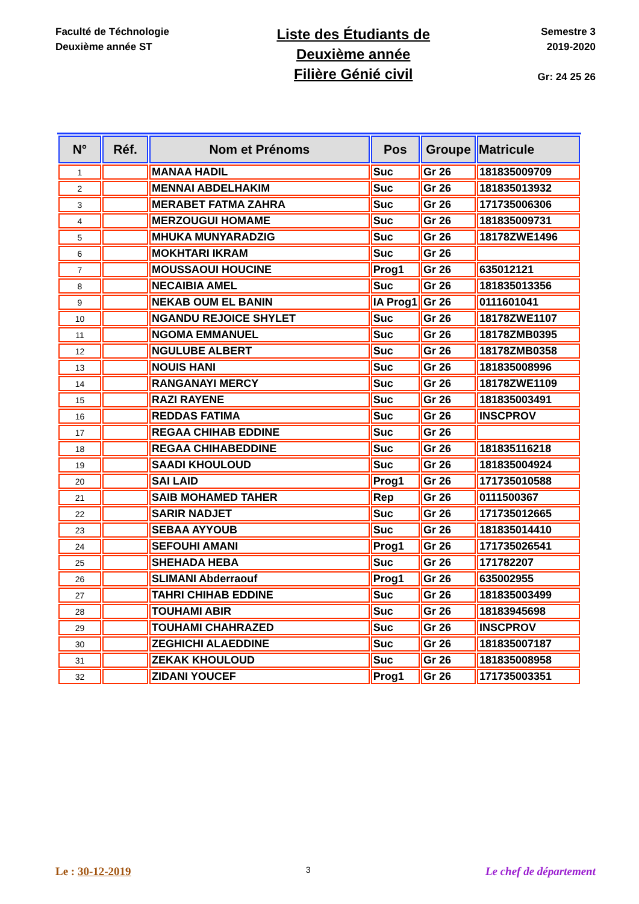Faculté de Téchnologie
Deuxième année ST
Liste des Étudiants de
Deuxième année
Filière Génié civil
Semestre 3
2019-2020
Gr: 24 25 26
| N° | Réf. | Nom et Prénoms | Pos | Groupe | Matricule |
| --- | --- | --- | --- | --- | --- |
| 1 | | MANAA HADIL | Suc | Gr 26 | 181835009709 |
| 2 | | MENNAI ABDELHAKIM | Suc | Gr 26 | 181835013932 |
| 3 | | MERABET FATMA ZAHRA | Suc | Gr 26 | 171735006306 |
| 4 | | MERZOUGUI HOMAME | Suc | Gr 26 | 181835009731 |
| 5 | | MHUKA MUNYARADZIG | Suc | Gr 26 | 18178ZWE1496 |
| 6 | | MOKHTARI IKRAM | Suc | Gr 26 | |
| 7 | | MOUSSAOUI HOUCINE | Prog1 | Gr 26 | 635012121 |
| 8 | | NECAIBIA AMEL | Suc | Gr 26 | 181835013356 |
| 9 | | NEKAB OUM EL BANIN | IA Prog1 | Gr 26 | 0111601041 |
| 10 | | NGANDU REJOICE SHYLET | Suc | Gr 26 | 18178ZWE1107 |
| 11 | | NGOMA EMMANUEL | Suc | Gr 26 | 18178ZMB0395 |
| 12 | | NGULUBE ALBERT | Suc | Gr 26 | 18178ZMB0358 |
| 13 | | NOUIS HANI | Suc | Gr 26 | 181835008996 |
| 14 | | RANGANAYI MERCY | Suc | Gr 26 | 18178ZWE1109 |
| 15 | | RAZI RAYENE | Suc | Gr 26 | 181835003491 |
| 16 | | REDDAS FATIMA | Suc | Gr 26 | INSCPROV |
| 17 | | REGAA CHIHAB EDDINE | Suc | Gr 26 | |
| 18 | | REGAA CHIHABEDDINE | Suc | Gr 26 | 181835116218 |
| 19 | | SAADI KHOULOUD | Suc | Gr 26 | 181835004924 |
| 20 | | SAI LAID | Prog1 | Gr 26 | 171735010588 |
| 21 | | SAIB MOHAMED TAHER | Rep | Gr 26 | 0111500367 |
| 22 | | SARIR NADJET | Suc | Gr 26 | 171735012665 |
| 23 | | SEBAA AYYOUB | Suc | Gr 26 | 181835014410 |
| 24 | | SEFOUHI AMANI | Prog1 | Gr 26 | 171735026541 |
| 25 | | SHEHADA HEBA | Suc | Gr 26 | 171782207 |
| 26 | | SLIMANI Abderraouf | Prog1 | Gr 26 | 635002955 |
| 27 | | TAHRI CHIHAB EDDINE | Suc | Gr 26 | 181835003499 |
| 28 | | TOUHAMI ABIR | Suc | Gr 26 | 18183945698 |
| 29 | | TOUHAMI CHAHRAZED | Suc | Gr 26 | INSCPROV |
| 30 | | ZEGHICHI ALAEDDINE | Suc | Gr 26 | 181835007187 |
| 31 | | ZEKAK KHOULOUD | Suc | Gr 26 | 181835008958 |
| 32 | | ZIDANI YOUCEF | Prog1 | Gr 26 | 171735003351 |
Le : 30-12-2019
3
Le chef de département